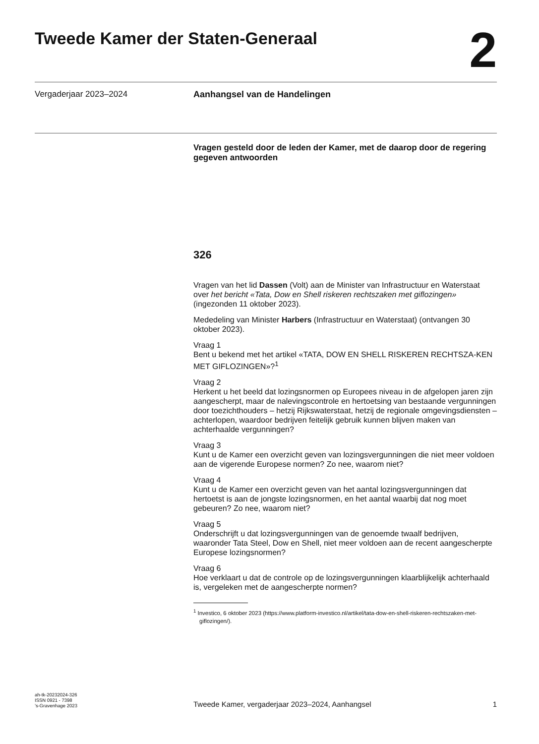Tweede Kamer der Staten-Generaal
2
Vergaderjaar 2023–2024 Aanhangsel van de Handelingen
Vragen gesteld door de leden der Kamer, met de daarop door de regering gegeven antwoorden
326
Vragen van het lid Dassen (Volt) aan de Minister van Infrastructuur en Waterstaat over het bericht «Tata, Dow en Shell riskeren rechtszaken met giflozingen» (ingezonden 11 oktober 2023).
Mededeling van Minister Harbers (Infrastructuur en Waterstaat) (ontvangen 30 oktober 2023).
Vraag 1
Bent u bekend met het artikel «TATA, DOW EN SHELL RISKEREN RECHTSZA-KEN MET GIFLOZINGEN»?<sup>1</sup>
Vraag 2
Herkent u het beeld dat lozingsnormen op Europees niveau in de afgelopen jaren zijn aangescherpt, maar de nalevingscontrole en hertoetsing van bestaande vergunningen door toezichthouders – hetzij Rijkswaterstaat, hetzij de regionale omgevingsdiensten – achterlopen, waardoor bedrijven feitelijk gebruik kunnen blijven maken van achterhaalde vergunningen?
Vraag 3
Kunt u de Kamer een overzicht geven van lozingsvergunningen die niet meer voldoen aan de vigerende Europese normen? Zo nee, waarom niet?
Vraag 4
Kunt u de Kamer een overzicht geven van het aantal lozingsvergunningen dat hertoetst is aan de jongste lozingsnormen, en het aantal waarbij dat nog moet gebeuren? Zo nee, waarom niet?
Vraag 5
Onderschrijft u dat lozingsvergunningen van de genoemde twaalf bedrijven, waaronder Tata Steel, Dow en Shell, niet meer voldoen aan de recent aangescherpte Europese lozingsnormen?
Vraag 6
Hoe verklaart u dat de controle op de lozingsvergunningen klaarblijkelijk achterhaald is, vergeleken met de aangescherpte normen?
<sup>1</sup> Investico, 6 oktober 2023 (https://www.platform-investico.nl/artikel/tata-dow-en-shell-riskeren-rechtszaken-met-giflozingen/).
ah-tk-20232024-326
ISSN 0921 - 7398
’s-Gravenhage 2023
Tweede Kamer, vergaderjaar 2023–2024, Aanhangsel
1